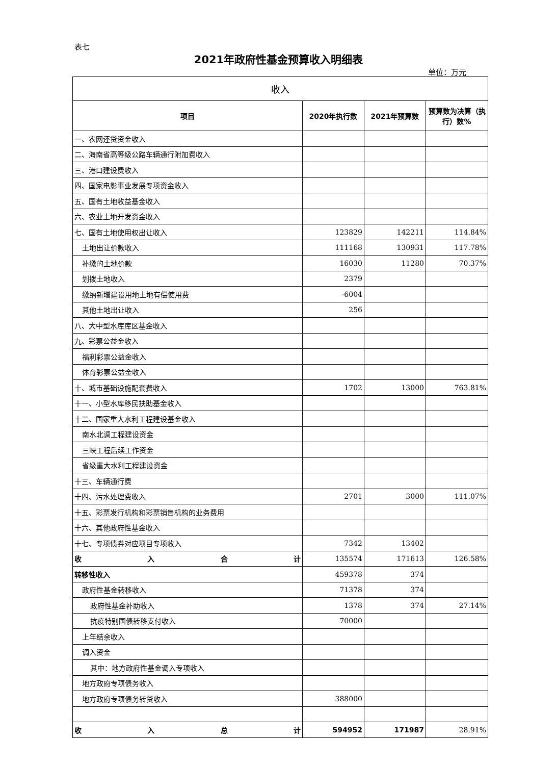表七
2021年政府性基金预算收入明细表
单位：万元
| 收入 | | | |
| --- | --- | --- | --- |
| 项目 | 2020年执行数 | 2021年预算数 | 预算数为决算（执行）数% |
| 一、农网还贷资金收入 | | | |
| 二、海南省高等级公路车辆通行附加费收入 | | | |
| 三、港口建设费收入 | | | |
| 四、国家电影事业发展专项资金收入 | | | |
| 五、国有土地收益基金收入 | | | |
| 六、农业土地开发资金收入 | | | |
| 七、国有土地使用权出让收入 | 123829 | 142211 | 114.84% |
| 土地出让价款收入 | 111168 | 130931 | 117.78% |
| 补缴的土地价款 | 16030 | 11280 | 70.37% |
| 划拨土地收入 | 2379 | | |
| 缴纳新增建设用地土地有偿使用费 | -6004 | | |
| 其他土地出让收入 | 256 | | |
| 八、大中型水库库区基金收入 | | | |
| 九、彩票公益金收入 | | | |
| 福利彩票公益金收入 | | | |
| 体育彩票公益金收入 | | | |
| 十、城市基础设施配套费收入 | 1702 | 13000 | 763.81% |
| 十一、小型水库移民扶助基金收入 | | | |
| 十二、国家重大水利工程建设基金收入 | | | |
| 南水北调工程建设资金 | | | |
| 三峡工程后续工作资金 | | | |
| 省级重大水利工程建设资金 | | | |
| 十三、车辆通行费 | | | |
| 十四、污水处理费收入 | 2701 | 3000 | 111.07% |
| 十五、彩票发行机构和彩票销售机构的业务费用 | | | |
| 十六、其他政府性基金收入 | | | |
| 十七、专项债券对应项目专项收入 | 7342 | 13402 | |
| 收 入 合 计 | 135574 | 171613 | 126.58% |
| 转移性收入 | 459378 | 374 | |
| 政府性基金转移收入 | 71378 | 374 | |
| 政府性基金补助收入 | 1378 | 374 | 27.14% |
| 抗疫特别国债转移支付收入 | 70000 | | |
| 上年结余收入 | | | |
| 调入资金 | | | |
| 其中：地方政府性基金调入专项收入 | | | |
| 地方政府专项债务收入 | | | |
| 地方政府专项债务转贷收入 | 388000 | | |
| 收 入 总 计 | 594952 | 171987 | 28.91% |